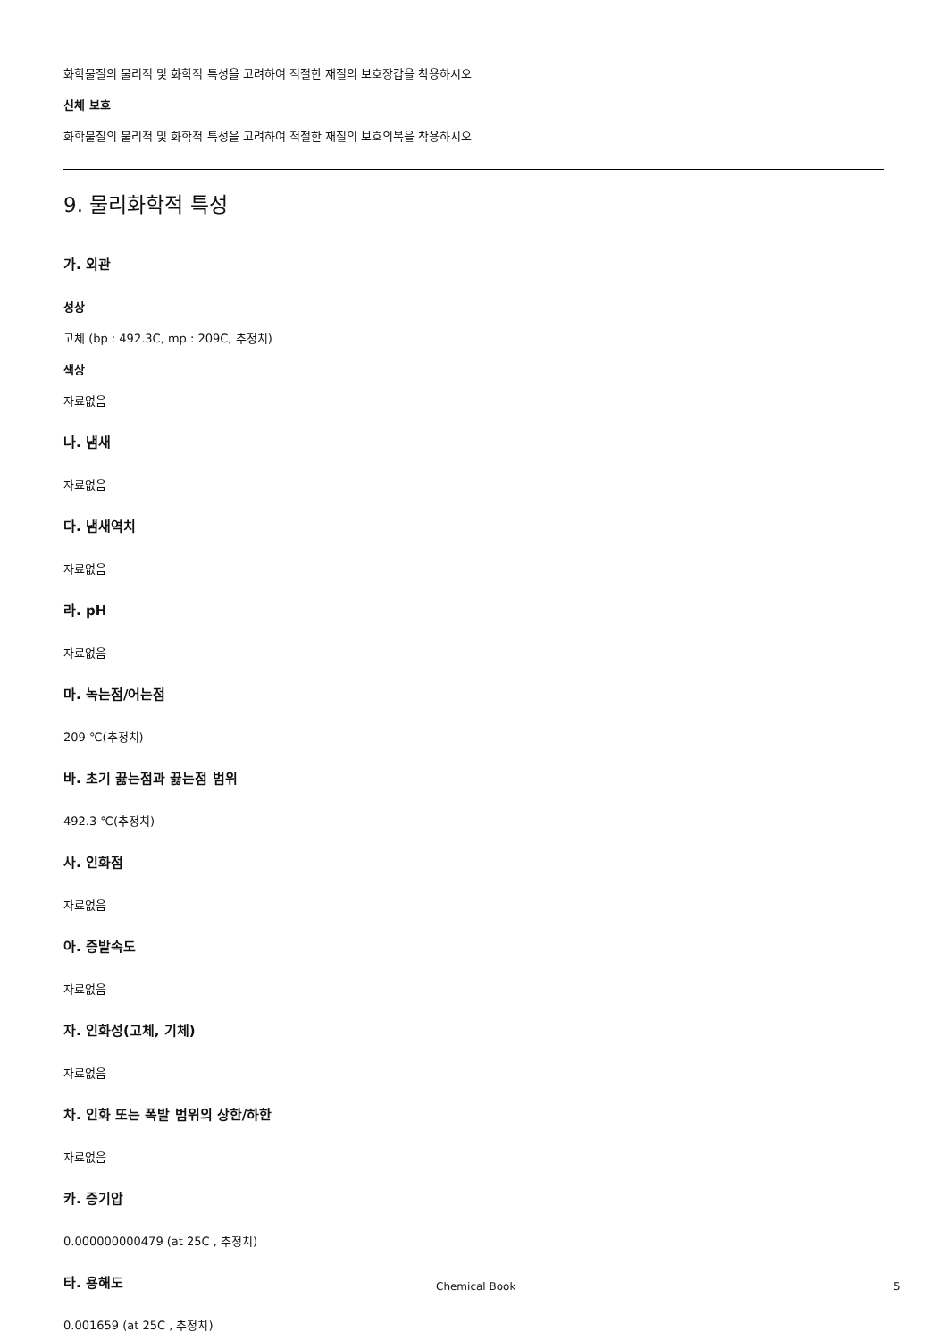화학물질의 물리적 및 화학적 특성을 고려하여 적절한 재질의 보호장갑을 착용하시오
신체 보호
화학물질의 물리적 및 화학적 특성을 고려하여 적절한 재질의 보호의복을 착용하시오
9. 물리화학적 특성
가. 외관
성상
고체 (bp : 492.3C, mp : 209C, 추정치)
색상
자료없음
나. 냄새
자료없음
다. 냄새역치
자료없음
라. pH
자료없음
마. 녹는점/어는점
209 ℃(추정치)
바. 초기 끓는점과 끓는점 범위
492.3 ℃(추정치)
사. 인화점
자료없음
아. 증발속도
자료없음
자. 인화성(고체, 기체)
자료없음
차. 인화 또는 폭발 범위의 상한/하한
자료없음
카. 증기압
0.000000000479 (at 25C , 추정치)
타. 용해도
0.001659 (at 25C , 추정치)
Chemical Book 5